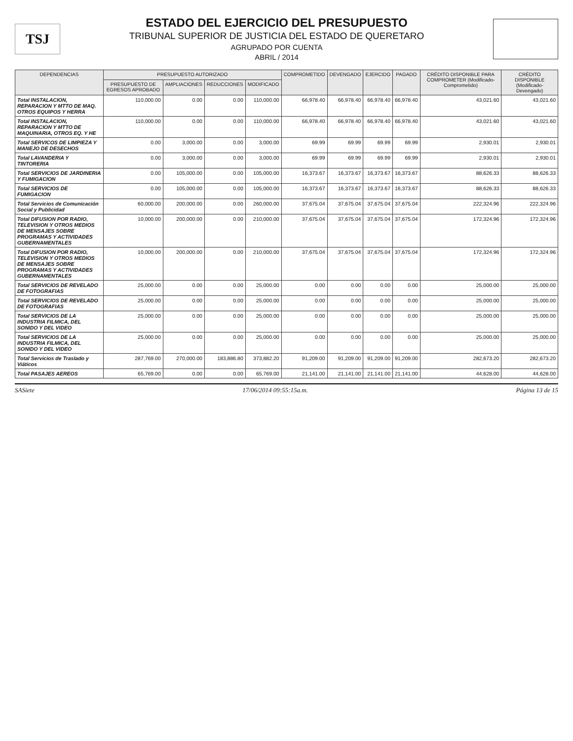TSJ
ESTADO DEL EJERCICIO DEL PRESUPUESTO
TRIBUNAL SUPERIOR DE JUSTICIA DEL ESTADO DE QUERETARO
AGRUPADO POR CUENTA
ABRIL / 2014
| DEPENDENCIAS | PRESUPUESTO AUTORIZADO | | | | COMPROMETIDO | DEVENGADO | EJERCIDO | PAGADO | CRÉDITO DISPONIBLE PARA COMPROMETER (Modificado-Comprometido) | CRÉDITO DISPONIBLE (Modificado-Devengado) |
| --- | --- | --- | --- | --- | --- | --- | --- | --- | --- | --- |
| | PRESUPUESTO DE EGRESOS APROBADO | AMPLIACIONES | REDUCCIONES | MODIFICADO | | | | | | |
| Total INSTALACION, REPARACION Y MTTO DE MAQ. OTROS EQUIPOS Y HERRA | 110,000.00 | 0.00 | 0.00 | 110,000.00 | 66,978.40 | 66,978.40 | 66,978.40 | 66,978.40 | 43,021.60 | 43,021.60 |
| Total INSTALACION, REPARACION Y MTTO DE MAQUINARIA, OTROS EQ. Y HE | 110,000.00 | 0.00 | 0.00 | 110,000.00 | 66,978.40 | 66,978.40 | 66,978.40 | 66,978.40 | 43,021.60 | 43,021.60 |
| Total SERVICOS DE LIMPIEZA Y MANEJO DE DESECHOS | 0.00 | 3,000.00 | 0.00 | 3,000.00 | 69.99 | 69.99 | 69.99 | 69.99 | 2,930.01 | 2,930.01 |
| Total LAVANDERIA Y TINTORERIA | 0.00 | 3,000.00 | 0.00 | 3,000.00 | 69.99 | 69.99 | 69.99 | 69.99 | 2,930.01 | 2,930.01 |
| Total SERVICIOS DE JARDINERIA Y FUMIGACION | 0.00 | 105,000.00 | 0.00 | 105,000.00 | 16,373.67 | 16,373.67 | 16,373.67 | 16,373.67 | 88,626.33 | 88,626.33 |
| Total SERVICIOS DE FUMIGACION | 0.00 | 105,000.00 | 0.00 | 105,000.00 | 16,373.67 | 16,373.67 | 16,373.67 | 16,373.67 | 88,626.33 | 88,626.33 |
| Total Servicios de Comunicación Social y Publicidad | 60,000.00 | 200,000.00 | 0.00 | 260,000.00 | 37,675.04 | 37,675.04 | 37,675.04 | 37,675.04 | 222,324.96 | 222,324.96 |
| Total DIFUSION POR RADIO, TELEVISION Y OTROS MEDIOS DE MENSAJES SOBRE PROGRAMAS Y ACTIVIDADES GUBERNAMENTALES | 10,000.00 | 200,000.00 | 0.00 | 210,000.00 | 37,675.04 | 37,675.04 | 37,675.04 | 37,675.04 | 172,324.96 | 172,324.96 |
| Total DIFUSION POR RADIO, TELEVISION Y OTROS MEDIOS DE MENSAJES SOBRE PROGRAMAS Y ACTIVIDADES GUBERNAMENTALES | 10,000.00 | 200,000.00 | 0.00 | 210,000.00 | 37,675.04 | 37,675.04 | 37,675.04 | 37,675.04 | 172,324.96 | 172,324.96 |
| Total SERVICIOS DE REVELADO DE FOTOGRAFIAS | 25,000.00 | 0.00 | 0.00 | 25,000.00 | 0.00 | 0.00 | 0.00 | 0.00 | 25,000.00 | 25,000.00 |
| Total SERVICIOS DE REVELADO DE FOTOGRAFIAS | 25,000.00 | 0.00 | 0.00 | 25,000.00 | 0.00 | 0.00 | 0.00 | 0.00 | 25,000.00 | 25,000.00 |
| Total SERVICIOS DE LA INDUSTRIA FILMICA, DEL SONIDO Y DEL VIDEO | 25,000.00 | 0.00 | 0.00 | 25,000.00 | 0.00 | 0.00 | 0.00 | 0.00 | 25,000.00 | 25,000.00 |
| Total SERVICIOS DE LA INDUSTRIA FILMICA, DEL SONIDO Y DEL VIDEO | 25,000.00 | 0.00 | 0.00 | 25,000.00 | 0.00 | 0.00 | 0.00 | 0.00 | 25,000.00 | 25,000.00 |
| Total Servicios de Traslado y Viáticos | 287,769.00 | 270,000.00 | 183,886.80 | 373,882.20 | 91,209.00 | 91,209.00 | 91,209.00 | 91,209.00 | 282,673.20 | 282,673.20 |
| Total PASAJES AEREOS | 65,769.00 | 0.00 | 0.00 | 65,769.00 | 21,141.00 | 21,141.00 | 21,141.00 | 21,141.00 | 44,628.00 | 44,628.00 |
SASiete 17/06/2014 09:55:15a.m. Página 13 de 15